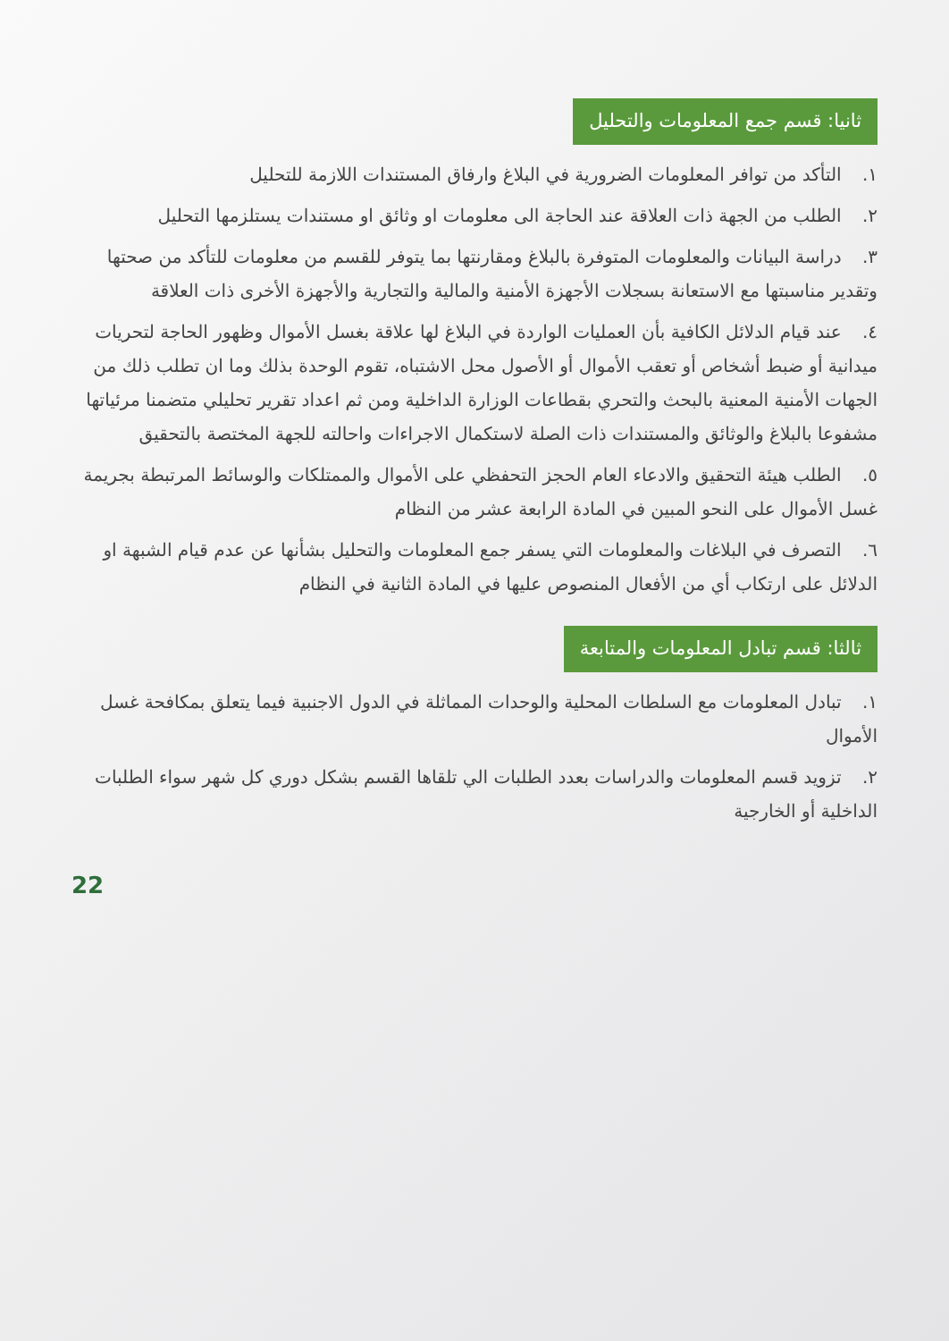ثانيا: قسم جمع المعلومات والتحليل
١. التأكد من توافر المعلومات الضرورية في البلاغ وارفاق المستندات اللازمة للتحليل
٢. الطلب من الجهة ذات العلاقة عند الحاجة الى معلومات او وثائق او مستندات يستلزمها التحليل
٣. دراسة البيانات والمعلومات المتوفرة بالبلاغ ومقارنتها بما يتوفر للقسم من معلومات للتأكد من صحتها وتقدير مناسبتها مع الاستعانة بسجلات الأجهزة الأمنية والمالية والتجارية والأجهزة الأخرى ذات العلاقة
٤. عند قيام الدلائل الكافية بأن العمليات الواردة في البلاغ لها علاقة بغسل الأموال وظهور الحاجة لتحريات ميدانية أو ضبط أشخاص أو تعقب الأموال أو الأصول محل الاشتباه، تقوم الوحدة بذلك وما ان تطلب ذلك من الجهات الأمنية المعنية بالبحث والتحري بقطاعات الوزارة الداخلية ومن ثم اعداد تقرير تحليلي متضمنا مرئياتها مشفوعا بالبلاغ والوثائق والمستندات ذات الصلة لاستكمال الاجراءات واحالته للجهة المختصة بالتحقيق
٥. الطلب هيئة التحقيق والادعاء العام الحجز التحفظي على الأموال والممتلكات والوسائط المرتبطة بجريمة غسل الأموال على النحو المبين في المادة الرابعة عشر من النظام
٦. التصرف في البلاغات والمعلومات التي يسفر جمع المعلومات والتحليل بشأنها عن عدم قيام الشبهة او الدلائل على ارتكاب أي من الأفعال المنصوص عليها في المادة الثانية في النظام
ثالثا: قسم تبادل المعلومات والمتابعة
١. تبادل المعلومات مع السلطات المحلية والوحدات المماثلة في الدول الاجنبية فيما يتعلق بمكافحة غسل الأموال
٢. تزويد قسم المعلومات والدراسات بعدد الطلبات الي تلقاها القسم بشكل دوري كل شهر سواء الطلبات الداخلية أو الخارجية
22